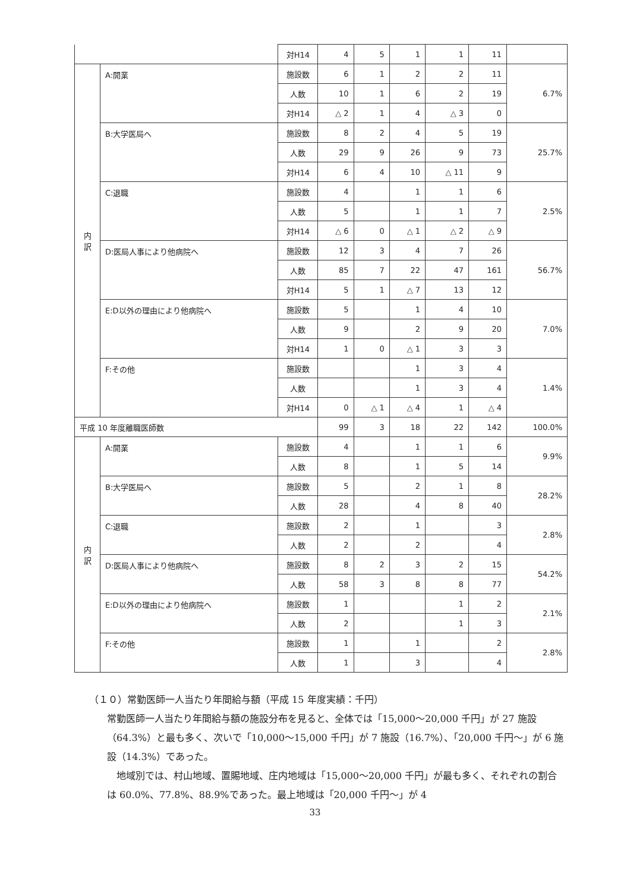| | | 対H14 | 4 | 5 | 1 | 1 | 11 | |
| 内 訳 | A:開業 | 施設数 | 6 | 1 | 2 | 2 | 11 | 6.7% |
| | | 人数 | 10 | 1 | 6 | 2 | 19 | |
| | | 対H14 | △ 2 | 1 | 4 | △ 3 | 0 | |
| | B:大学医局へ | 施設数 | 8 | 2 | 4 | 5 | 19 | 25.7% |
| | | 人数 | 29 | 9 | 26 | 9 | 73 | |
| | | 対H14 | 6 | 4 | 10 | △ 11 | 9 | |
| | C:退職 | 施設数 | 4 | | 1 | 1 | 6 | 2.5% |
| | | 人数 | 5 | | 1 | 1 | 7 | |
| | | 対H14 | △ 6 | 0 | △ 1 | △ 2 | △ 9 | |
| | D:医局人事により他病院へ | 施設数 | 12 | 3 | 4 | 7 | 26 | 56.7% |
| | | 人数 | 85 | 7 | 22 | 47 | 161 | |
| | | 対H14 | 5 | 1 | △ 7 | 13 | 12 | |
| | E:D以外の理由により他病院へ | 施設数 | 5 | | 1 | 4 | 10 | 7.0% |
| | | 人数 | 9 | | 2 | 9 | 20 | |
| | | 対H14 | 1 | 0 | △ 1 | 3 | 3 | |
| | F:その他 | 施設数 | | | 1 | 3 | 4 | 1.4% |
| | | 人数 | | | 1 | 3 | 4 | |
| | | 対H14 | 0 | △ 1 | △ 4 | 1 | △ 4 | |
| 平成 10 年度離職医師数 | | | 99 | 3 | 18 | 22 | 142 | 100.0% |
| 内 訳 | A:開業 | 施設数 | 4 | | 1 | 1 | 6 | 9.9% |
| | | 人数 | 8 | | 1 | 5 | 14 | |
| | B:大学医局へ | 施設数 | 5 | | 2 | 1 | 8 | 28.2% |
| | | 人数 | 28 | | 4 | 8 | 40 | |
| | C:退職 | 施設数 | 2 | | 1 | | 3 | 2.8% |
| | | 人数 | 2 | | 2 | | 4 | |
| | D:医局人事により他病院へ | 施設数 | 8 | 2 | 3 | 2 | 15 | 54.2% |
| | | 人数 | 58 | 3 | 8 | 8 | 77 | |
| | E:D以外の理由により他病院へ | 施設数 | 1 | | | 1 | 2 | 2.1% |
| | | 人数 | 2 | | | 1 | 3 | |
| | F:その他 | 施設数 | 1 | | 1 | | 2 | 2.8% |
| | | 人数 | 1 | | 3 | | 4 | |
（１０）常勤医師一人当たり年間給与額（平成 15 年度実績：千円）
常勤医師一人当たり年間給与額の施設分布を見ると、全体では「15,000～20,000 千円」が 27 施設（64.3%）と最も多く、次いで「10,000～15,000 千円」が 7 施設（16.7%）、「20,000 千円～」が 6 施設（14.3%）であった。
　地域別では、村山地域、置賜地域、庄内地域は「15,000～20,000 千円」が最も多く、それぞれの割合は 60.0%、77.8%、88.9%であった。最上地域は「20,000 千円～」が 4
33